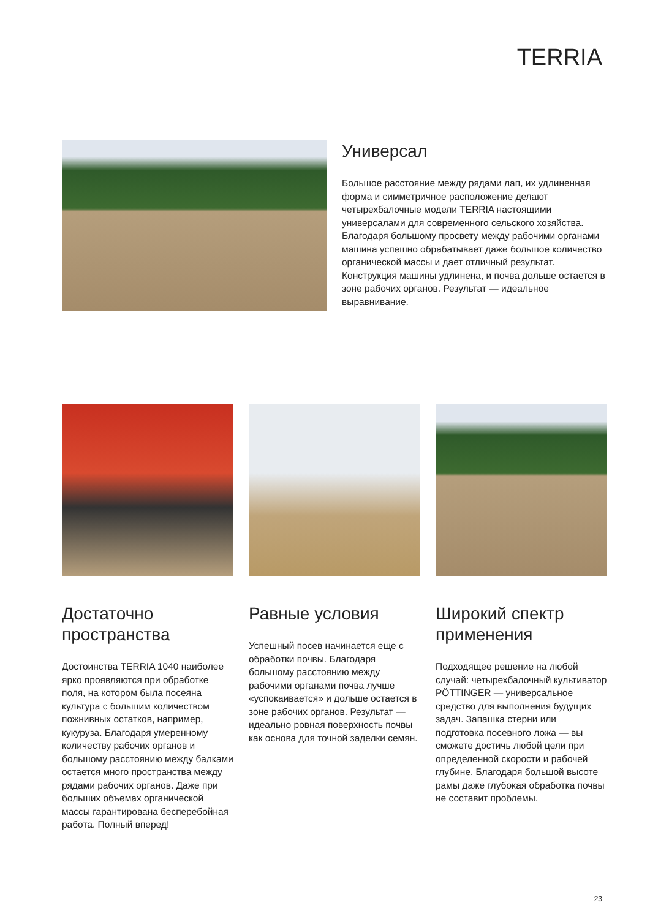TERRIA
Универсал
Большое расстояние между рядами лап, их удлиненная форма и симметричное расположение делают четырехбалочные модели TERRIA настоящими универсалами для современного сельского хозяйства. Благодаря большому просвету между рабочими органами машина успешно обрабатывает даже большое количество органической массы и дает отличный результат. Конструкция машины удлинена, и почва дольше остается в зоне рабочих органов. Результат — идеальное выравнивание.
Достаточно пространства
Достоинства TERRIA 1040 наиболее ярко проявляются при обработке поля, на котором была посеяна культура с большим количеством пожнивных остатков, например, кукуруза. Благодаря умеренному количеству рабочих органов и большому расстоянию между балками остается много пространства между рядами рабочих органов. Даже при больших объемах органической массы гарантирована бесперебойная работа. Полный вперед!
Равные условия
Успешный посев начинается еще с обработки почвы. Благодаря большому расстоянию между рабочими органами почва лучше «успокаивается» и дольше остается в зоне рабочих органов. Результат — идеально ровная поверхность почвы как основа для точной заделки семян.
Широкий спектр применения
Подходящее решение на любой случай: четырехбалочный культиватор PÖTTINGER — универсальное средство для выполнения будущих задач. Запашка стерни или подготовка посевного ложа — вы сможете достичь любой цели при определенной скорости и рабочей глубине. Благодаря большой высоте рамы даже глубокая обработка почвы не составит проблемы.
23